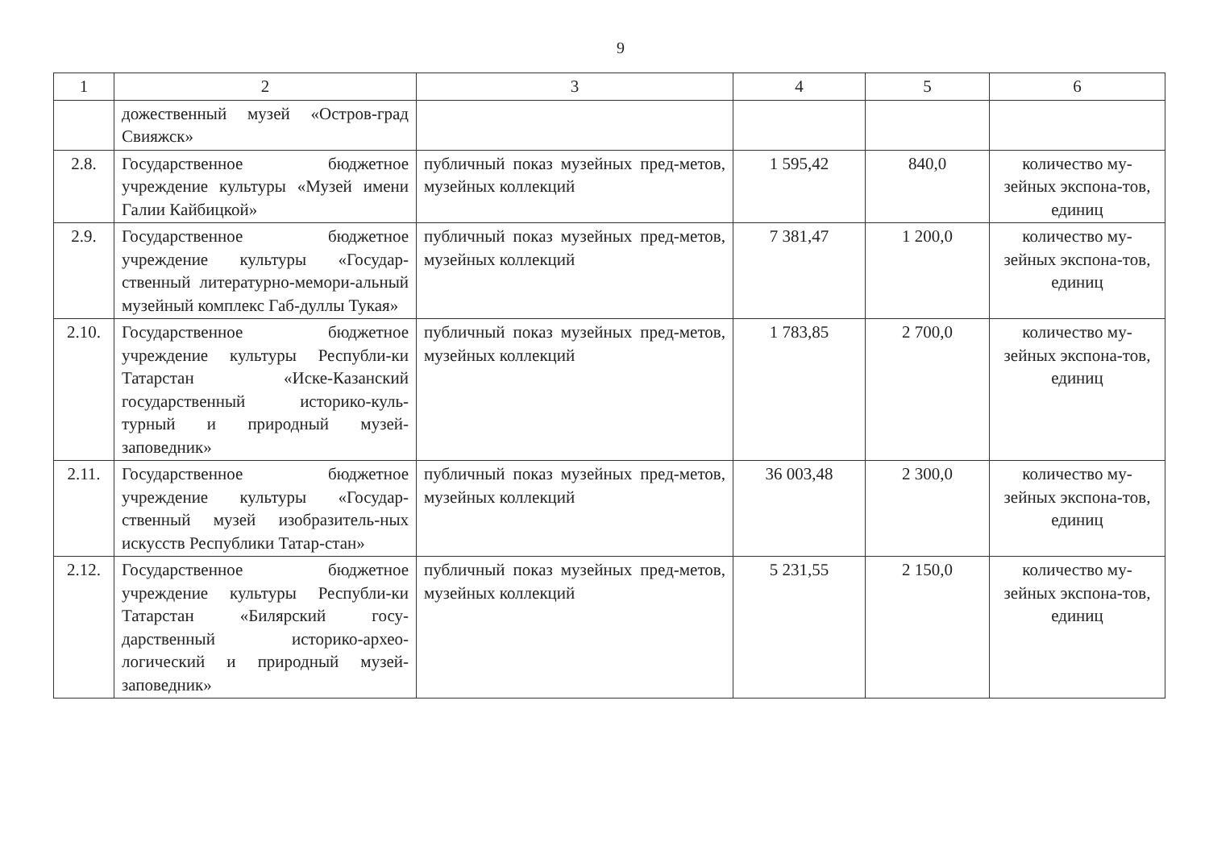9
| 1 | 2 | 3 | 4 | 5 | 6 |
| | дожественный музей «Остров-град Свияжск» | | | | |
| 2.8. | Государственное бюджетное учреждение культуры «Музей имени Галии Кайбицкой» | публичный показ музейных пред-метов, музейных коллекций | 1 595,42 | 840,0 | количество му-зейных экспона-тов, единиц |
| 2.9. | Государственное бюджетное учреждение культуры «Государ-ственный литературно-мемори-альный музейный комплекс Габ-дуллы Тукая» | публичный показ музейных пред-метов, музейных коллекций | 7 381,47 | 1 200,0 | количество му-зейных экспона-тов, единиц |
| 2.10. | Государственное бюджетное учреждение культуры Республи-ки Татарстан «Иске-Казанский государственный историко-куль-турный и природный музей-заповедник» | публичный показ музейных пред-метов, музейных коллекций | 1 783,85 | 2 700,0 | количество му-зейных экспона-тов, единиц |
| 2.11. | Государственное бюджетное учреждение культуры «Государ-ственный музей изобразитель-ных искусств Республики Татар-стан» | публичный показ музейных пред-метов, музейных коллекций | 36 003,48 | 2 300,0 | количество му-зейных экспона-тов, единиц |
| 2.12. | Государственное бюджетное учреждение культуры Республи-ки Татарстан «Билярский госу-дарственный историко-архео-логический и природный музей-заповедник» | публичный показ музейных пред-метов, музейных коллекций | 5 231,55 | 2 150,0 | количество му-зейных экспона-тов, единиц |